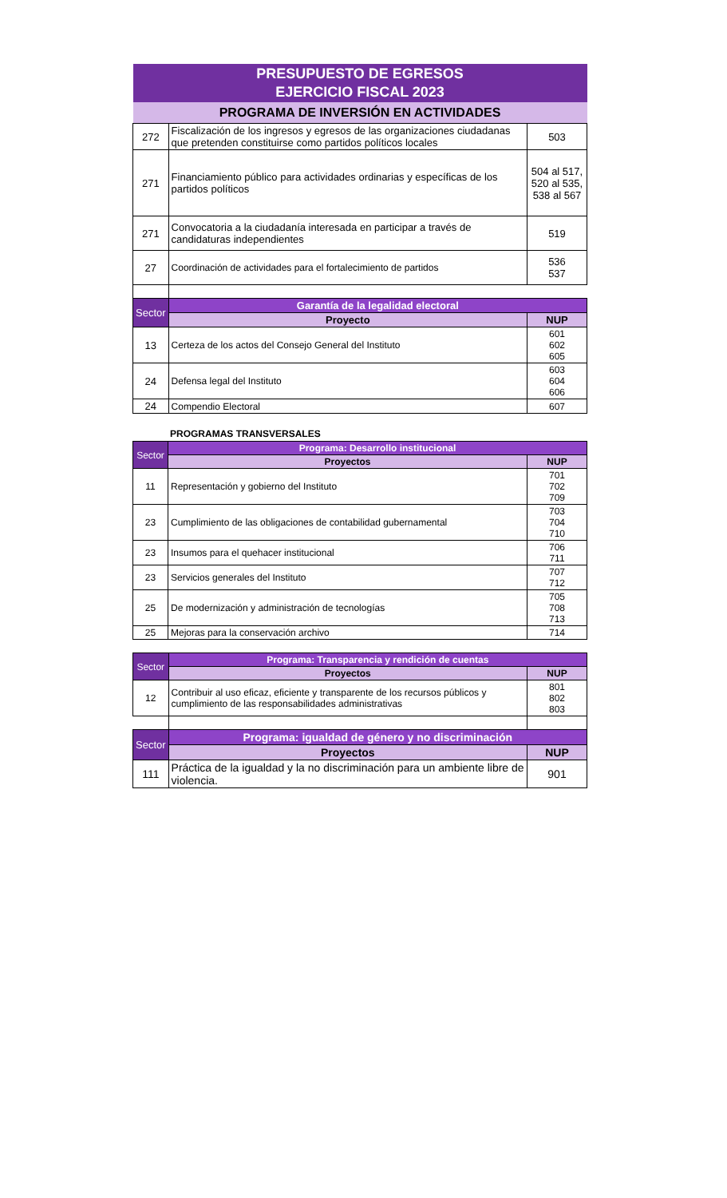| PRESUPUESTO DE EGRESOS EJERCICIO FISCAL 2023 | | |
| PROGRAMA DE INVERSIÓN EN ACTIVIDADES | | |
| 272 | Fiscalización de los ingresos y egresos de las organizaciones ciudadanas que pretenden constituirse como partidos políticos locales | 503 |
| 271 | Financiamiento público para actividades ordinarias y específicas de los partidos políticos | 504 al 517, 520 al 535, 538 al 567 |
| 271 | Convocatoria a la ciudadanía interesada en participar a través de candidaturas independientes | 519 |
| 27 | Coordinación de actividades para el fortalecimiento de partidos | 536 537 |
| Sector | Garantía de la legalidad electoral | |
| | Proyecto | NUP |
| 13 | Certeza de los actos del Consejo General del Instituto | 601 602 605 |
| 24 | Defensa legal del Instituto | 603 604 606 |
| 24 | Compendio Electoral | 607 |
PROGRAMAS TRANSVERSALES
| Sector | Programa: Desarrollo institucional | |
| --- | --- | --- |
| | Proyectos | NUP |
| 11 | Representación y gobierno del Instituto | 701 702 709 |
| 23 | Cumplimiento de las obligaciones de contabilidad gubernamental | 703 704 710 |
| 23 | Insumos para el quehacer institucional | 706 711 |
| 23 | Servicios generales del Instituto | 707 712 |
| 25 | De modernización y administración de tecnologías | 705 708 713 |
| 25 | Mejoras para la conservación archivo | 714 |
| Sector | Programa: Transparencia y rendición de cuentas | |
| --- | --- | --- |
| | Proyectos | NUP |
| 12 | Contribuir al uso eficaz, eficiente y transparente de los recursos públicos y cumplimiento de las responsabilidades administrativas | 801 802 803 |
| Sector | Programa: igualdad de género y no discriminación | |
| | Proyectos | NUP |
| 111 | Práctica de la igualdad y la no discriminación para un ambiente libre de violencia. | 901 |